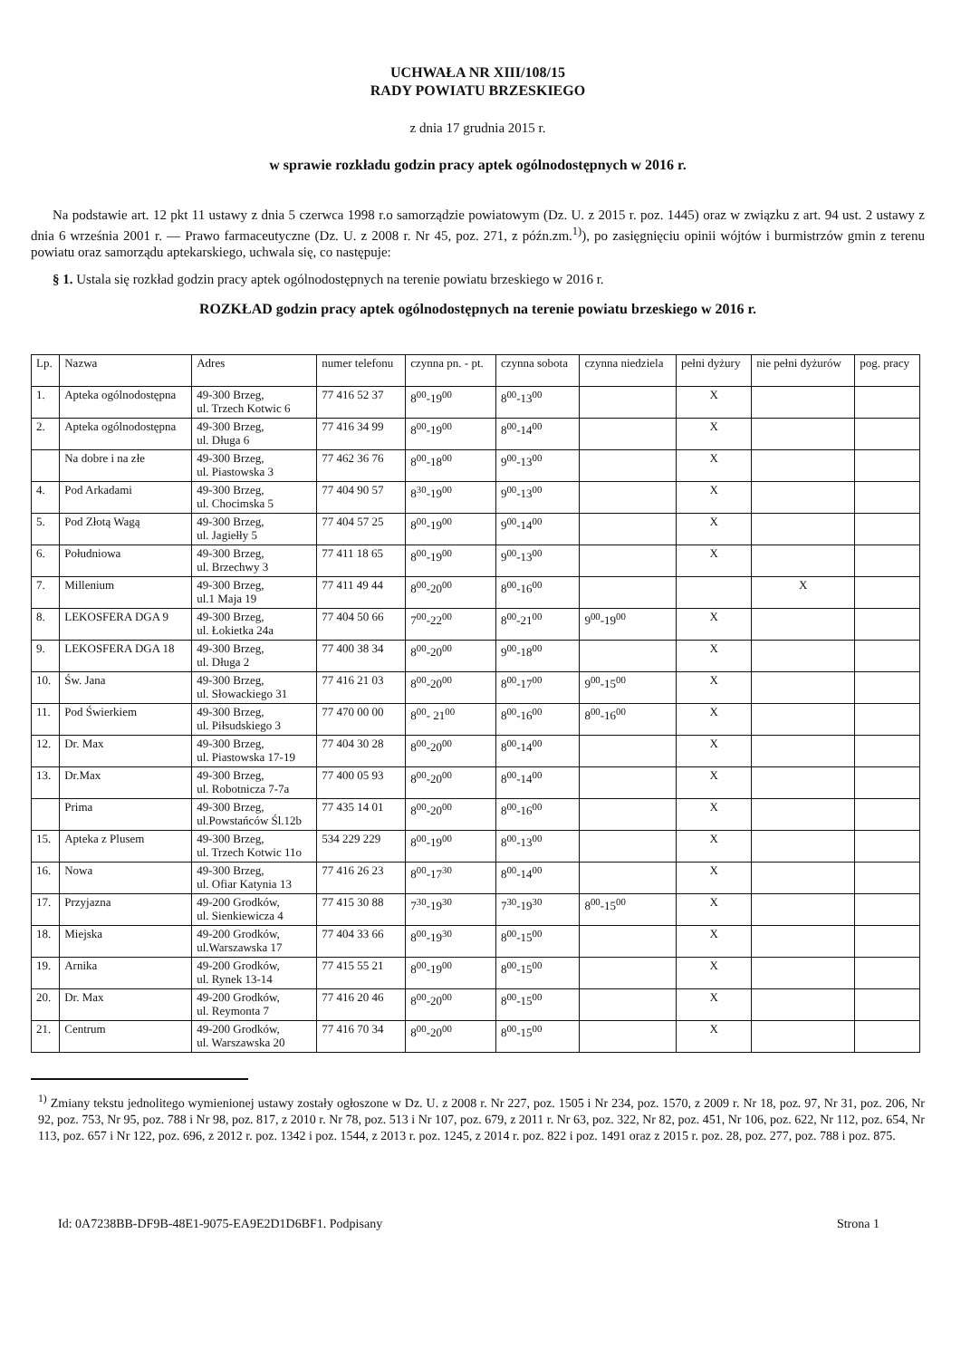UCHWAŁA NR XIII/108/15
RADY POWIATU BRZESKIEGO
z dnia 17 grudnia 2015 r.
w sprawie rozkładu godzin pracy aptek ogólnodostępnych w 2016 r.
Na podstawie art. 12 pkt 11 ustawy z dnia 5 czerwca 1998 r.o samorządzie powiatowym (Dz. U. z 2015 r. poz. 1445) oraz w związku z art. 94 ust. 2 ustawy z dnia 6 września 2001 r. — Prawo farmaceutyczne (Dz. U. z 2008 r. Nr 45, poz. 271, z późn.zm.<sup>1)</sup>), po zasięgnięciu opinii wójtów i burmistrzów gmin z terenu powiatu oraz samorządu aptekarskiego, uchwala się, co następuje:
§ 1. Ustala się rozkład godzin pracy aptek ogólnodostępnych na terenie powiatu brzeskiego w 2016 r.
ROZKŁAD godzin pracy aptek ogólnodostępnych na terenie powiatu brzeskiego w 2016 r.
| Lp. | Nazwa | Adres | numer telefonu | czynna pn. - pt. | czynna sobota | czynna niedziela | pełni dyżury | nie pełni dyżurów | pog. pracy |
| --- | --- | --- | --- | --- | --- | --- | --- | --- | --- |
| 1. | Apteka ogólnodostępna | 49-300 Brzeg, ul. Trzech Kotwic 6 | 77 416 52 37 | 8<sup>00</sup>-19<sup>00</sup> | 8<sup>00</sup>-13<sup>00</sup> | | X | | |
| 2. | Apteka ogólnodostępna | 49-300 Brzeg, ul. Długa 6 | 77 416 34 99 | 8<sup>00</sup>-19<sup>00</sup> | 8<sup>00</sup>-14<sup>00</sup> | | X | | |
| | Na dobre i na złe | 49-300 Brzeg, ul. Piastowska 3 | 77 462 36 76 | 8<sup>00</sup>-18<sup>00</sup> | 9<sup>00</sup>-13<sup>00</sup> | | X | | |
| 4. | Pod Arkadami | 49-300 Brzeg, ul. Chocimska 5 | 77 404 90 57 | 8<sup>30</sup>-19<sup>00</sup> | 9<sup>00</sup>-13<sup>00</sup> | | X | | |
| 5. | Pod Złotą Wagą | 49-300 Brzeg, ul. Jagiełły 5 | 77 404 57 25 | 8<sup>00</sup>-19<sup>00</sup> | 9<sup>00</sup>-14<sup>00</sup> | | X | | |
| 6. | Południowa | 49-300 Brzeg, ul. Brzechwy 3 | 77 411 18 65 | 8<sup>00</sup>-19<sup>00</sup> | 9<sup>00</sup>-13<sup>00</sup> | | X | | |
| 7. | Millenium | 49-300 Brzeg, ul.1 Maja 19 | 77 411 49 44 | 8<sup>00</sup>-20<sup>00</sup> | 8<sup>00</sup>-16<sup>00</sup> | | | X | |
| 8. | LEKOSFERA DGA 9 | 49-300 Brzeg, ul. Łokietka 24a | 77 404 50 66 | 7<sup>00</sup>-22<sup>00</sup> | 8<sup>00</sup>-21<sup>00</sup> | 9<sup>00</sup>-19<sup>00</sup> | X | | |
| 9. | LEKOSFERA DGA 18 | 49-300 Brzeg, ul. Długa 2 | 77 400 38 34 | 8<sup>00</sup>-20<sup>00</sup> | 9<sup>00</sup>-18<sup>00</sup> | | X | | |
| 10. | Św. Jana | 49-300 Brzeg, ul. Słowackiego 31 | 77 416 21 03 | 8<sup>00</sup>-20<sup>00</sup> | 8<sup>00</sup>-17<sup>00</sup> | 9<sup>00</sup>-15<sup>00</sup> | X | | |
| 11. | Pod Świerkiem | 49-300 Brzeg, ul. Piłsudskiego 3 | 77 470 00 00 | 8<sup>00</sup>- 21<sup>00</sup> | 8<sup>00</sup>-16<sup>00</sup> | 8<sup>00</sup>-16<sup>00</sup> | X | | |
| 12. | Dr. Max | 49-300 Brzeg, ul. Piastowska 17-19 | 77 404 30 28 | 8<sup>00</sup>-20<sup>00</sup> | 8<sup>00</sup>-14<sup>00</sup> | | X | | |
| 13. | Dr.Max | 49-300 Brzeg, ul. Robotnicza 7-7a | 77 400 05 93 | 8<sup>00</sup>-20<sup>00</sup> | 8<sup>00</sup>-14<sup>00</sup> | | X | | |
| | Prima | 49-300 Brzeg, ul.Powstańców Śl.12b | 77 435 14 01 | 8<sup>00</sup>-20<sup>00</sup> | 8<sup>00</sup>-16<sup>00</sup> | | X | | |
| 15. | Apteka z Plusem | 49-300 Brzeg, ul. Trzech Kotwic 11o | 534 229 229 | 8<sup>00</sup>-19<sup>00</sup> | 8<sup>00</sup>-13<sup>00</sup> | | X | | |
| 16. | Nowa | 49-300 Brzeg, ul. Ofiar Katynia 13 | 77 416 26 23 | 8<sup>00</sup>-17<sup>30</sup> | 8<sup>00</sup>-14<sup>00</sup> | | X | | |
| 17. | Przyjazna | 49-200 Grodków, ul. Sienkiewicza 4 | 77 415 30 88 | 7<sup>30</sup>-19<sup>30</sup> | 7<sup>30</sup>-19<sup>30</sup> | 8<sup>00</sup>-15<sup>00</sup> | X | | |
| 18. | Miejska | 49-200 Grodków, ul.Warszawska 17 | 77 404 33 66 | 8<sup>00</sup>-19<sup>30</sup> | 8<sup>00</sup>-15<sup>00</sup> | | X | | |
| 19. | Arnika | 49-200 Grodków, ul. Rynek 13-14 | 77 415 55 21 | 8<sup>00</sup>-19<sup>00</sup> | 8<sup>00</sup>-15<sup>00</sup> | | X | | |
| 20. | Dr. Max | 49-200 Grodków, ul. Reymonta 7 | 77 416 20 46 | 8<sup>00</sup>-20<sup>00</sup> | 8<sup>00</sup>-15<sup>00</sup> | | X | | |
| 21. | Centrum | 49-200 Grodków, ul. Warszawska 20 | 77 416 70 34 | 8<sup>00</sup>-20<sup>00</sup> | 8<sup>00</sup>-15<sup>00</sup> | | X | | |
<sup>1)</sup> Zmiany tekstu jednolitego wymienionej ustawy zostały ogłoszone w Dz. U. z 2008 r. Nr 227, poz. 1505 i Nr 234, poz. 1570, z 2009 r. Nr 18, poz. 97, Nr 31, poz. 206, Nr 92, poz. 753, Nr 95, poz. 788 i Nr 98, poz. 817, z 2010 r. Nr 78, poz. 513 i Nr 107, poz. 679, z 2011 r. Nr 63, poz. 322, Nr 82, poz. 451, Nr 106, poz. 622, Nr 112, poz. 654, Nr 113, poz. 657 i Nr 122, poz. 696, z 2012 r. poz. 1342 i poz. 1544, z 2013 r. poz. 1245, z 2014 r. poz. 822 i poz. 1491 oraz z 2015 r. poz. 28, poz. 277, poz. 788 i poz. 875.
Id: 0A7238BB-DF9B-48E1-9075-EA9E2D1D6BF1. Podpisany Strona 1